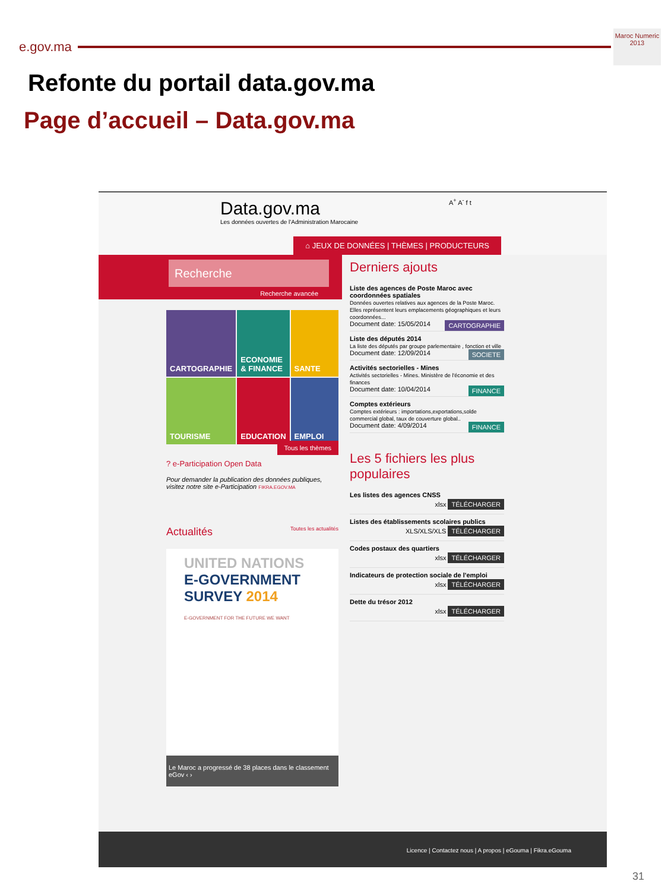e.gov.ma
Maroc Numeric 2013
Refonte du portail data.gov.ma
Page d’accueil – Data.gov.ma
Data.gov.ma
Les données ouvertes de l'Administration Marocaine
A<sup>+</sup> A<sup>-</sup> f t
⌂ JEUX DE DONNÉES | THÈMES | PRODUCTEURS
Recherche
Recherche avancée
CARTOGRAPHIE
ECONOMIE & FINANCE
SANTE
TOURISME
EDUCATION
EMPLOI
Tous les thèmes
? e-Participation Open Data
Pour demander la publication des données publiques, visitez notre site e-Participation FIKRA.EGOV.MA
Actualités Toutes les actualités
UNITED NATIONS
E-GOVERNMENT
SURVEY 2014
E-GOVERNMENT FOR THE FUTURE WE WANT
Le Maroc a progressé de 38 places dans le classement eGov ‹ ›
Derniers ajouts
Liste des agences de Poste Maroc avec coordonnées spatiales
Données ouvertes relatives aux agences de la Poste Maroc. Elles représentent leurs emplacements géographiques et leurs coordonnées...
Document date: 15/05/2014 CARTOGRAPHIE
Liste des députés 2014
La liste des députés par groupe parlementaire , fonction et ville
Document date: 12/09/2014 SOCIETE
Activités sectorielles - Mines
Activités sectorielles - Mines. Ministère de l'économie et des finances
Document date: 10/04/2014 FINANCE
Comptes extérieurs
Comptes extérieurs : importations,exportations,solde commercial global, taux de couverture global..
Document date: 4/09/2014 FINANCE
Les 5 fichiers les plus populaires
Les listes des agences CNSS
xlsx TÉLÉCHARGER
Listes des établissements scolaires publics
XLS/XLS/XLS TÉLÉCHARGER
Codes postaux des quartiers
xlsx TÉLÉCHARGER
Indicateurs de protection sociale de l'emploi
xlsx TÉLÉCHARGER
Dette du trésor 2012
xlsx TÉLÉCHARGER
Licence | Contactez nous | A propos | eGouma | Fikra.eGouma
31